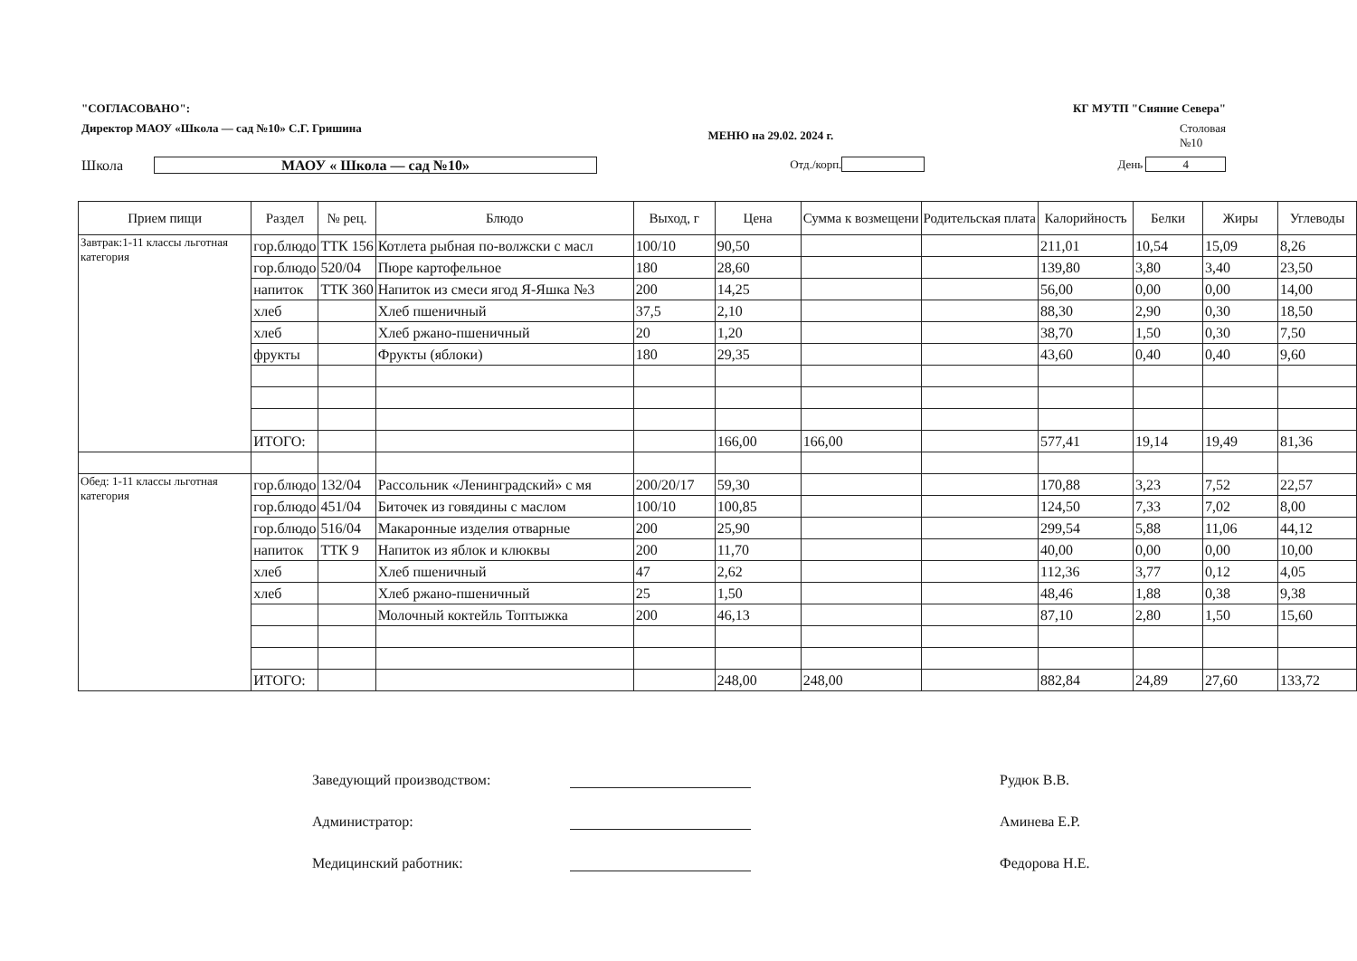"СОГЛАСОВАНО": КГ МУТП "Сияние Севера"
Директор МАОУ «Школа — сад №10» С.Г. Гришина МЕНЮ на 29.02. 2024 г. Столовая
№10
Школа МАОУ « Школа — сад №10» Отд./корп. День 4
| Прием пищи | Раздел | № рец. | Блюдо | Выход, г | Цена | Сумма к возмещени | Родительская плата | Калорийность | Белки | Жиры | Углеводы |
| --- | --- | --- | --- | --- | --- | --- | --- | --- | --- | --- | --- |
| Завтрак:1-11 классы льготная категория | гор.блюдо | ТТК 156 | Котлета рыбная по-волжски с масл | 100/10 | 90,50 | | | 211,01 | 10,54 | 15,09 | 8,26 |
| | гор.блюдо | 520/04 | Пюре картофельное | 180 | 28,60 | | | 139,80 | 3,80 | 3,40 | 23,50 |
| | напиток | ТТК 360 | Напиток из смеси ягод Я-Яшка №3 | 200 | 14,25 | | | 56,00 | 0,00 | 0,00 | 14,00 |
| | хлеб | | Хлеб пшеничный | 37,5 | 2,10 | | | 88,30 | 2,90 | 0,30 | 18,50 |
| | хлеб | | Хлеб ржано-пшеничный | 20 | 1,20 | | | 38,70 | 1,50 | 0,30 | 7,50 |
| | фрукты | | Фрукты (яблоки) | 180 | 29,35 | | | 43,60 | 0,40 | 0,40 | 9,60 |
| | ИТОГО: | | | | 166,00 | 166,00 | | 577,41 | 19,14 | 19,49 | 81,36 |
| Обед: 1-11 классы льготная категория | гор.блюдо | 132/04 | Рассольник «Ленинградский» с мя | 200/20/17 | 59,30 | | | 170,88 | 3,23 | 7,52 | 22,57 |
| | гор.блюдо | 451/04 | Биточек из говядины с маслом | 100/10 | 100,85 | | | 124,50 | 7,33 | 7,02 | 8,00 |
| | гор.блюдо | 516/04 | Макаронные изделия отварные | 200 | 25,90 | | | 299,54 | 5,88 | 11,06 | 44,12 |
| | напиток | ТТК 9 | Напиток из яблок и клюквы | 200 | 11,70 | | | 40,00 | 0,00 | 0,00 | 10,00 |
| | хлеб | | Хлеб пшеничный | 47 | 2,62 | | | 112,36 | 3,77 | 0,12 | 4,05 |
| | хлеб | | Хлеб ржано-пшеничный | 25 | 1,50 | | | 48,46 | 1,88 | 0,38 | 9,38 |
| | | | Молочный коктейль Топтыжка | 200 | 46,13 | | | 87,10 | 2,80 | 1,50 | 15,60 |
| | ИТОГО: | | | | 248,00 | 248,00 | | 882,84 | 24,89 | 27,60 | 133,72 |
Заведующий производством: Рудюк В.В.
Администратор: Аминева Е.Р.
Медицинский работник: Федорова Н.Е.